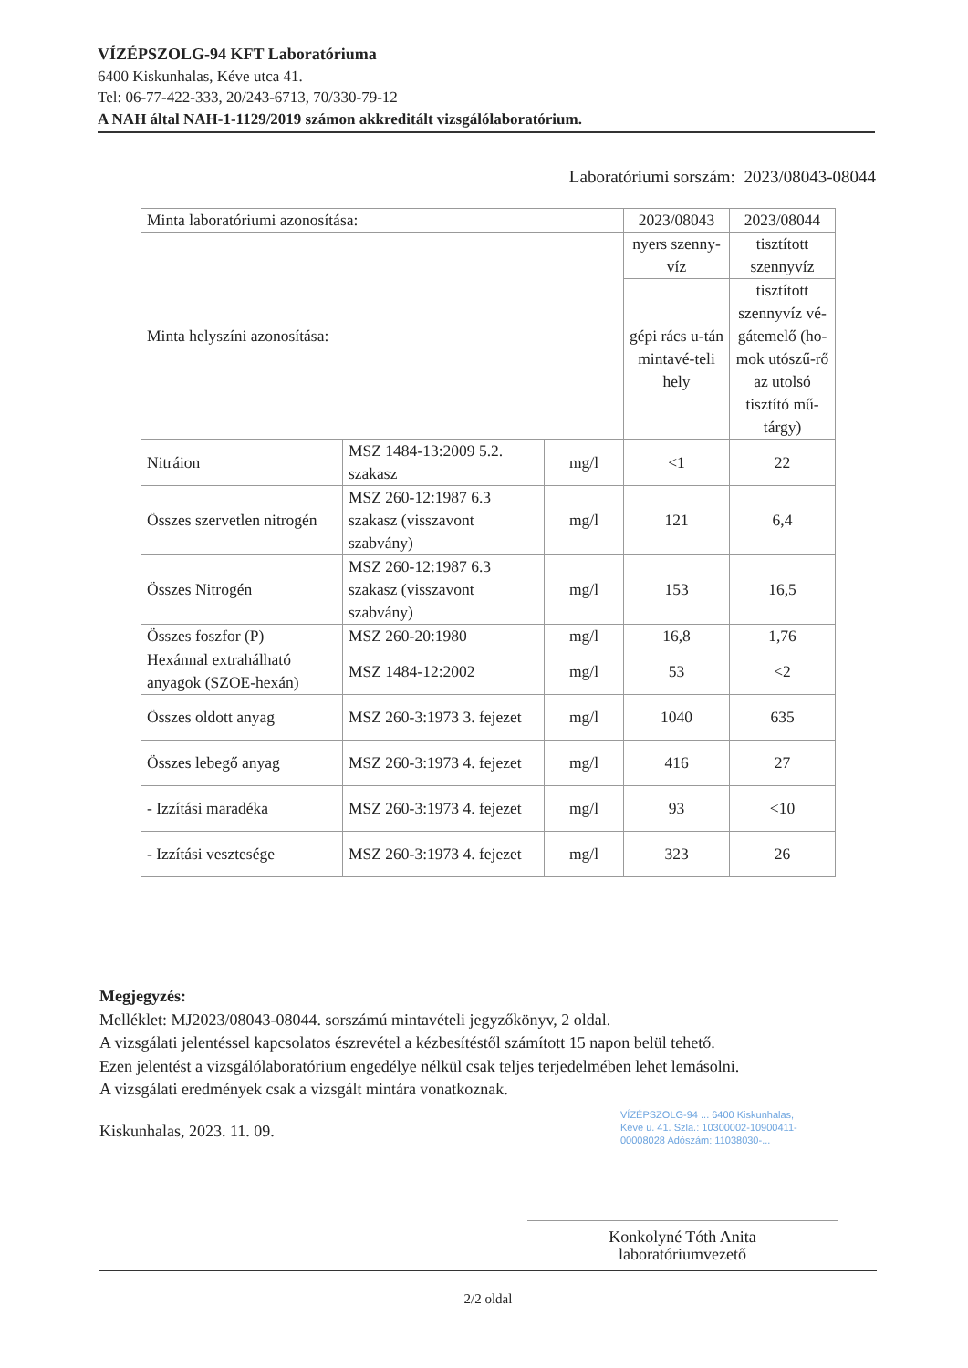VÍZÉPSZOLG-94 KFT Laboratóriuma
6400 Kiskunhalas, Kéve utca 41.
Tel: 06-77-422-333, 20/243-6713, 70/330-79-12
A NAH által NAH-1-1129/2019 számon akkreditált vizsgálólaboratórium.
Laboratóriumi sorszám: 2023/08043-08044
| Minta laboratóriumi azonosítása: | | | 2023/08043 | 2023/08044 |
| --- | --- | --- | --- | --- |
| Minta helyszíni azonosítása: | | | nyers szenny-víz | tisztított szennyvíz |
| | | | gépi rács u-tán mintavé-teli hely | tisztított szennyvíz vé-gátemelő (ho-mok utószű-rő az utolsó tisztító mű-tárgy) |
| Nitráion | MSZ 1484-13:2009 5.2. szakasz | mg/l | <1 | 22 |
| Összes szervetlen nitrogén | MSZ 260-12:1987 6.3 szakasz (visszavont szabvány) | mg/l | 121 | 6,4 |
| Összes Nitrogén | MSZ 260-12:1987 6.3 szakasz (visszavont szabvány) | mg/l | 153 | 16,5 |
| Összes foszfor (P) | MSZ 260-20:1980 | mg/l | 16,8 | 1,76 |
| Hexánnal extrahálható anyagok (SZOE-hexán) | MSZ 1484-12:2002 | mg/l | 53 | <2 |
| Összes oldott anyag | MSZ 260-3:1973 3. fejezet | mg/l | 1040 | 635 |
| Összes lebegő anyag | MSZ 260-3:1973 4. fejezet | mg/l | 416 | 27 |
| - Izzítási maradéka | MSZ 260-3:1973 4. fejezet | mg/l | 93 | <10 |
| - Izzítási vesztesége | MSZ 260-3:1973 4. fejezet | mg/l | 323 | 26 |
Megjegyzés:
Melléklet: MJ2023/08043-08044. sorszámú mintavételi jegyzőkönyv, 2 oldal.
A vizsgálati jelentéssel kapcsolatos észrevétel a kézbesítéstől számított 15 napon belül tehető.
Ezen jelentést a vizsgálólaboratórium engedélye nélkül csak teljes terjedelmében lehet lemásolni.
A vizsgálati eredmények csak a vizsgált mintára vonatkoznak.
Kiskunhalas, 2023. 11. 09.
VÍZÉPSZOLG-94 ... 6400 Kiskunhalas, Kéve u. 41. Szla.: 10300002-10900411-00008028 Adószám: 11038030-...
Konkolyné Tóth Anita
laboratóriumvezető
2/2 oldal